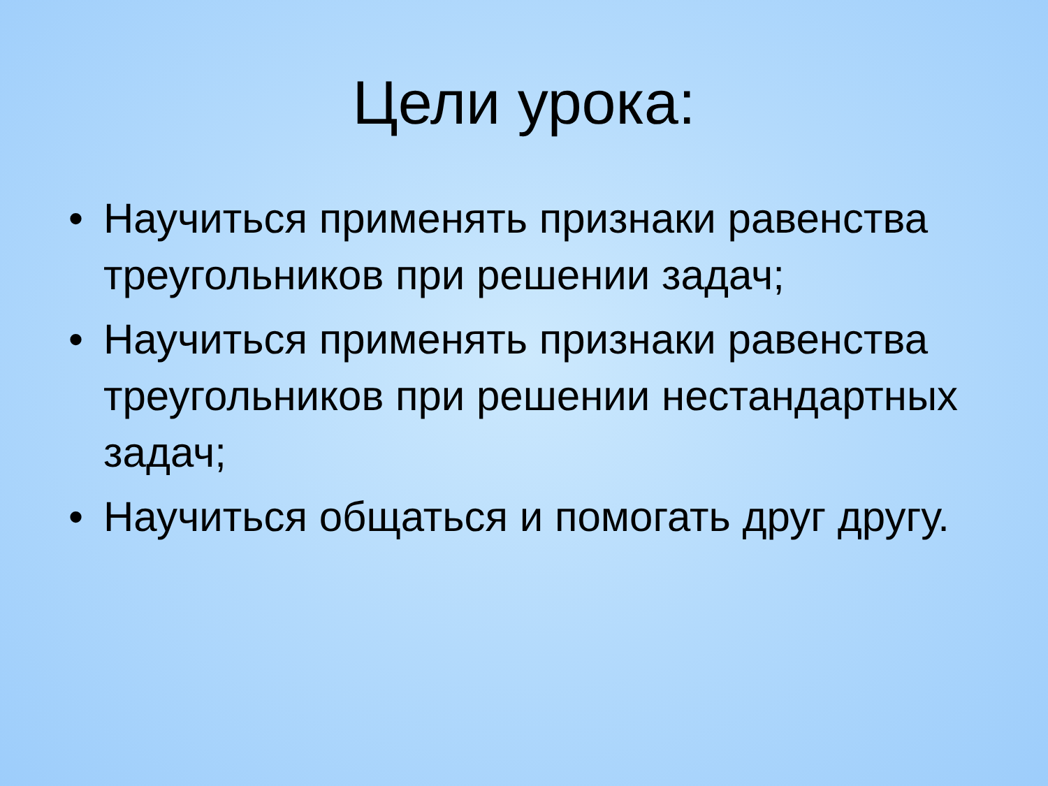Цели урока:
• Научиться применять признаки равенства треугольников при решении задач;
• Научиться применять признаки равенства треугольников при решении нестандартных задач;
• Научиться общаться и помогать друг другу.